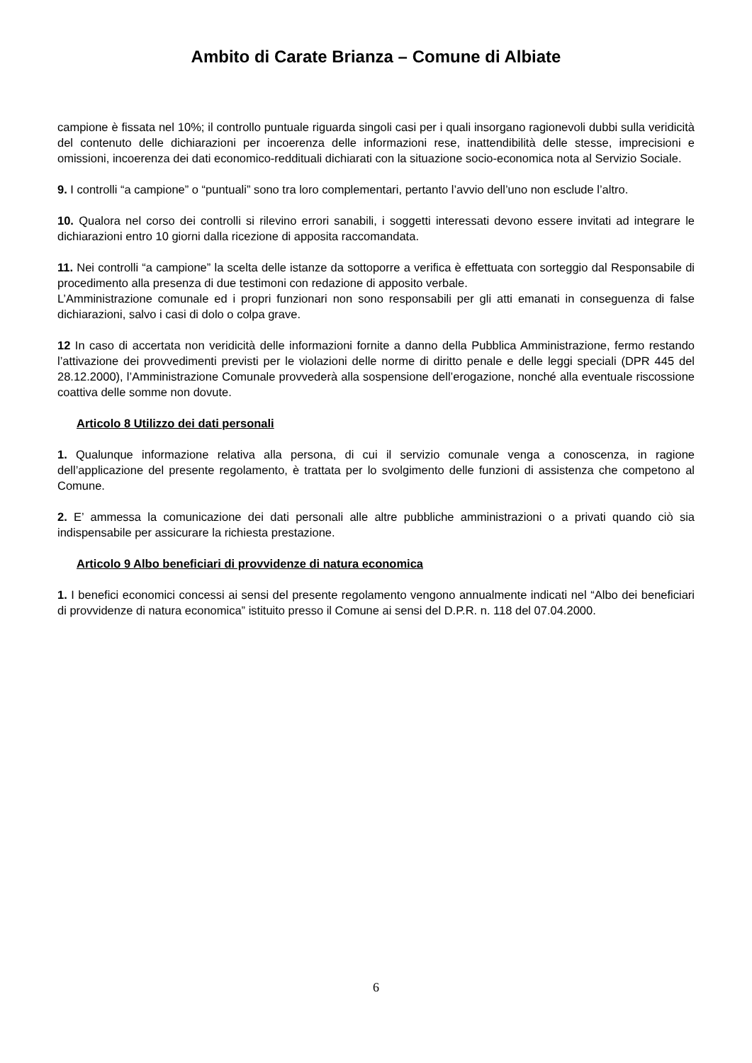Ambito di Carate Brianza – Comune di Albiate
campione è fissata nel 10%; il controllo puntuale riguarda singoli casi per i quali insorgano ragionevoli dubbi sulla veridicità del contenuto delle dichiarazioni per incoerenza delle informazioni rese, inattendibilità delle stesse, imprecisioni e omissioni, incoerenza dei dati economico-reddituali dichiarati con la situazione socio-economica nota al Servizio Sociale.
9. I controlli “a campione” o “puntuali” sono tra loro complementari, pertanto l’avvio dell’uno non esclude l’altro.
10. Qualora nel corso dei controlli si rilevino errori sanabili, i soggetti interessati devono essere invitati ad integrare le dichiarazioni entro 10 giorni dalla ricezione di apposita raccomandata.
11. Nei controlli “a campione” la scelta delle istanze da sottoporre a verifica è effettuata con sorteggio dal Responsabile di procedimento alla presenza di due testimoni con redazione di apposito verbale.
L’Amministrazione comunale ed i propri funzionari non sono responsabili per gli atti emanati in conseguenza di false dichiarazioni, salvo i casi di dolo o colpa grave.
12 In caso di accertata non veridicità delle informazioni fornite a danno della Pubblica Amministrazione, fermo restando l’attivazione dei provvedimenti previsti per le violazioni delle norme di diritto penale e delle leggi speciali (DPR 445 del 28.12.2000), l’Amministrazione Comunale provvederà alla sospensione dell’erogazione, nonché alla eventuale riscossione coattiva delle somme non dovute.
Articolo 8 Utilizzo dei dati personali
1. Qualunque informazione relativa alla persona, di cui il servizio comunale venga a conoscenza, in ragione dell’applicazione del presente regolamento, è trattata per lo svolgimento delle funzioni di assistenza che competono al Comune.
2. E’ ammessa la comunicazione dei dati personali alle altre pubbliche amministrazioni o a privati quando ciò sia indispensabile per assicurare la richiesta prestazione.
Articolo 9 Albo beneficiari di provvidenze di natura economica
1. I benefici economici concessi ai sensi del presente regolamento vengono annualmente indicati nel “Albo dei beneficiari di provvidenze di natura economica” istituito presso il Comune ai sensi del D.P.R. n. 118 del 07.04.2000.
6